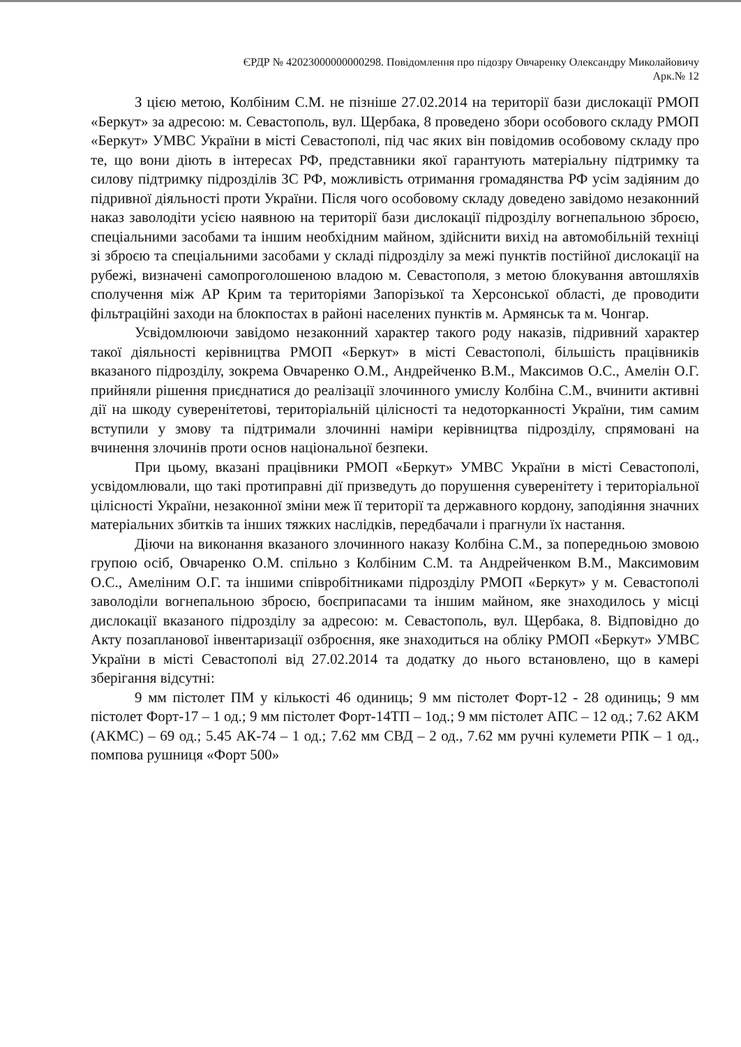ЄРДР № 42023000000000298. Повідомлення про підозру Овчаренку Олександру Миколайовичу
Арк.№ 12
З цією метою, Колбіним С.М. не пізніше 27.02.2014 на території бази дислокації РМОП «Беркут» за адресою: м. Севастополь, вул. Щербака, 8 проведено збори особового складу РМОП «Беркут» УМВС України в місті Севастополі, під час яких він повідомив особовому складу про те, що вони діють в інтересах РФ, представники якої гарантують матеріальну підтримку та силову підтримку підрозділів ЗС РФ, можливість отримання громадянства РФ усім задіяним до підривної діяльності проти України. Після чого особовому складу доведено завідомо незаконний наказ заволодіти усією наявною на території бази дислокації підрозділу вогнепальною зброєю, спеціальними засобами та іншим необхідним майном, здійснити вихід на автомобільній техніці зі зброєю та спеціальними засобами у складі підрозділу за межі пунктів постійної дислокації на рубежі, визначені самопроголошеною владою м. Севастополя, з метою блокування автошляхів сполучення між АР Крим та територіями Запорізької та Херсонської області, де проводити фільтраційні заходи на блокпостах в районі населених пунктів м. Армянськ та м. Чонгар.
Усвідомлюючи завідомо незаконний характер такого роду наказів, підривний характер такої діяльності керівництва РМОП «Беркут» в місті Севастополі, більшість працівників вказаного підрозділу, зокрема Овчаренко О.М., Андрейченко В.М., Максимов О.С., Амелін О.Г. прийняли рішення приєднатися до реалізації злочинного умислу Колбіна С.М., вчинити активні дії на шкоду суверенітетові, територіальній цілісності та недоторканності України, тим самим вступили у змову та підтримали злочинні наміри керівництва підрозділу, спрямовані на вчинення злочинів проти основ національної безпеки.
При цьому, вказані працівники РМОП «Беркут» УМВС України в місті Севастополі, усвідомлювали, що такі протиправні дії призведуть до порушення суверенітету і територіальної цілісності України, незаконної зміни меж її території та державного кордону, заподіяння значних матеріальних збитків та інших тяжких наслідків, передбачали і прагнули їх настання.
Діючи на виконання вказаного злочинного наказу Колбіна С.М., за попередньою змовою групою осіб, Овчаренко О.М. спільно з Колбіним С.М. та Андрейченком В.М., Максимовим О.С., Амеліним О.Г. та іншими співробітниками підрозділу РМОП «Беркут» у м. Севастополі заволоділи вогнепальною зброєю, боєприпасами та іншим майном, яке знаходилось у місці дислокації вказаного підрозділу за адресою: м. Севастополь, вул. Щербака, 8. Відповідно до Акту позапланової інвентаризації озброєння, яке знаходиться на обліку РМОП «Беркут» УМВС України в місті Севастополі від 27.02.2014 та додатку до нього встановлено, що в камері зберігання відсутні:
9 мм пістолет ПМ у кількості 46 одиниць; 9 мм пістолет Форт-12 - 28 одиниць; 9 мм пістолет Форт-17 – 1 од.; 9 мм пістолет Форт-14ТП – 1од.; 9 мм пістолет АПС – 12 од.; 7.62 АКМ (АКМС) – 69 од.; 5.45 АК-74 – 1 од.; 7.62 мм СВД – 2 од., 7.62 мм ручні кулемети РПК – 1 од., помпова рушниця «Форт 500»